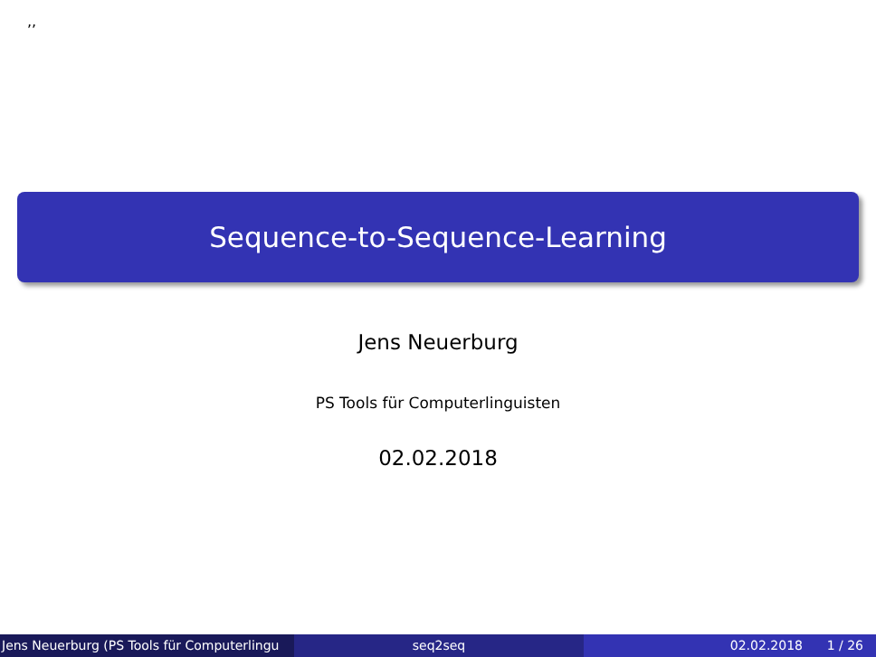,,
Sequence-to-Sequence-Learning
Jens Neuerburg
PS Tools für Computerlinguisten
02.02.2018
Jens Neuerburg (PS Tools für Computerlingu seq2seq 02.02.2018 1 / 26